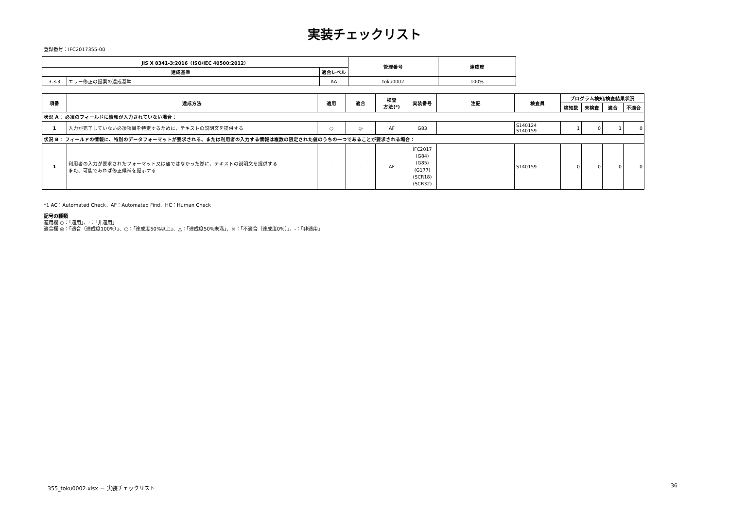実装チェックリスト
登録番号：IFC2017355-00
| JIS X 8341-3:2016（ISO/IEC 40500:2012） | | | 管理番号 | 達成度 |
| --- | --- | --- | --- | --- |
| 達成基準 | | 適合レベル | | |
| 3.3.3 | エラー修正の提案の達成基準 | AA | toku0002 | 100% |
| 項番 | 達成方法 | 適用 | 適合 | 検査 方法(*) | 実装番号 | 注記 | 検査員 | プログラム検知/検査結果状況 | | | |
| --- | --- | --- | --- | --- | --- | --- | --- | --- | --- | --- | --- |
| | | | | | | | | 検知数 | 未検査 | 適合 | 不適合 |
| 状況 A： 必須のフィールドに情報が入力されていない場合： | | | | | | | | | | | |
| 1 | 入力が完了していない必須項目を特定するために、テキストの説明文を提供する | ○ | ◎ | AF | G83 | | S140124 S140159 | 1 | 0 | 1 | 0 |
| 状況 B： フィールドの情報に、特別のデータフォーマットが要求される、または利用者の入力する情報は複数の限定された値のうちの一つであることが要求される場合： | | | | | | | | | | | |
| 1 | 利用者の入力が要求されたフォーマット又は値ではなかった際に、テキストの説明文を提供する また、可能であれば修正候補を提示する | - | - | AF | IFC2017 (G84) (G85) (G177) (SCR18) (SCR32) | | S140159 | 0 | 0 | 0 | 0 |
*1 AC：Automated Check、AF：Automated Find、HC：Human Check
記号の種類
適用欄 ○：「適用」、-：「非適用」
適合欄 ◎：「適合（達成度100%）」、○：「達成度50%以上」、△：「達成度50%未満」、×：「不適合（達成度0%）」、-：「非適用」
355_toku0002.xlsx － 実装チェックリスト
36